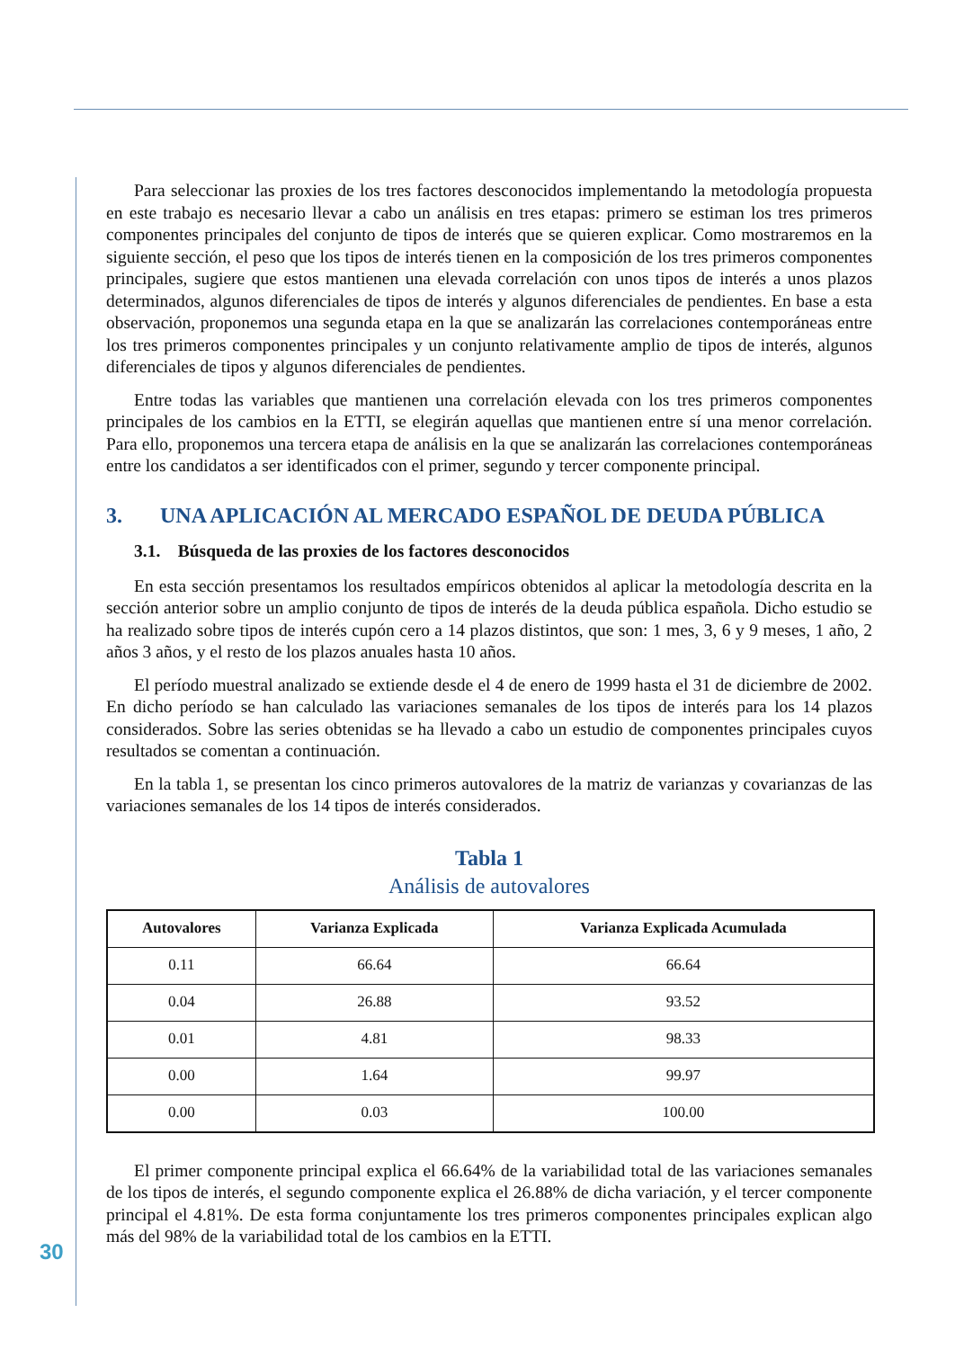Para seleccionar las proxies de los tres factores desconocidos implementando la metodología propuesta en este trabajo es necesario llevar a cabo un análisis en tres etapas: primero se estiman los tres primeros componentes principales del conjunto de tipos de interés que se quieren explicar. Como mostraremos en la siguiente sección, el peso que los tipos de interés tienen en la composición de los tres primeros componentes principales, sugiere que estos mantienen una elevada correlación con unos tipos de interés a unos plazos determinados, algunos diferenciales de tipos de interés y algunos diferenciales de pendientes. En base a esta observación, proponemos una segunda etapa en la que se analizarán las correlaciones contemporáneas entre los tres primeros componentes principales y un conjunto relativamente amplio de tipos de interés, algunos diferenciales de tipos y algunos diferenciales de pendientes.
Entre todas las variables que mantienen una correlación elevada con los tres primeros componentes principales de los cambios en la ETTI, se elegirán aquellas que mantienen entre sí una menor correlación. Para ello, proponemos una tercera etapa de análisis en la que se analizarán las correlaciones contemporáneas entre los candidatos a ser identificados con el primer, segundo y tercer componente principal.
3. UNA APLICACIÓN AL MERCADO ESPAÑOL DE DEUDA PÚBLICA
3.1. Búsqueda de las proxies de los factores desconocidos
En esta sección presentamos los resultados empíricos obtenidos al aplicar la metodología descrita en la sección anterior sobre un amplio conjunto de tipos de interés de la deuda pública española. Dicho estudio se ha realizado sobre tipos de interés cupón cero a 14 plazos distintos, que son: 1 mes, 3, 6 y 9 meses, 1 año, 2 años 3 años, y el resto de los plazos anuales hasta 10 años.
El período muestral analizado se extiende desde el 4 de enero de 1999 hasta el 31 de diciembre de 2002. En dicho período se han calculado las variaciones semanales de los tipos de interés para los 14 plazos considerados. Sobre las series obtenidas se ha llevado a cabo un estudio de componentes principales cuyos resultados se comentan a continuación.
En la tabla 1, se presentan los cinco primeros autovalores de la matriz de varianzas y covarianzas de las variaciones semanales de los 14 tipos de interés considerados.
Tabla 1
Análisis de autovalores
| Autovalores | Varianza Explicada | Varianza Explicada Acumulada |
| --- | --- | --- |
| 0.11 | 66.64 | 66.64 |
| 0.04 | 26.88 | 93.52 |
| 0.01 | 4.81 | 98.33 |
| 0.00 | 1.64 | 99.97 |
| 0.00 | 0.03 | 100.00 |
El primer componente principal explica el 66.64% de la variabilidad total de las variaciones semanales de los tipos de interés, el segundo componente explica el 26.88% de dicha variación, y el tercer componente principal el 4.81%. De esta forma conjuntamente los tres primeros componentes principales explican algo más del 98% de la variabilidad total de los cambios en la ETTI.
30